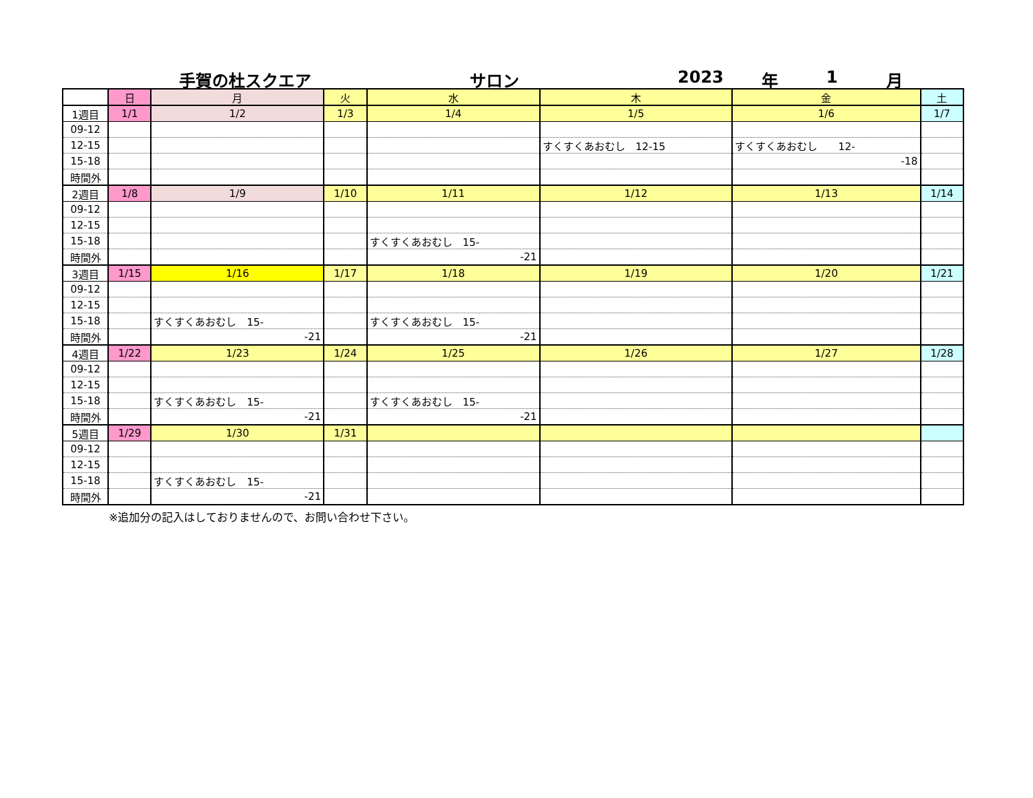手賀の杜スクエア サロン 2023 年 1 月
| | 日 | 月 | 火 | 水 | 木 | 金 | 土 |
| 1週目 | 1/1 | 1/2 | 1/3 | 1/4 | 1/5 | 1/6 | 1/7 |
| 09-12 | | | | | | | |
| 12-15 | | | | | すくすくあおむし 12-15 | すくすくあおむし 12- | |
| 15-18 | | | | | | -18 | |
| 時間外 | | | | | | | |
| 2週目 | 1/8 | 1/9 | 1/10 | 1/11 | 1/12 | 1/13 | 1/14 |
| 09-12 | | | | | | | |
| 12-15 | | | | | | | |
| 15-18 | | | | すくすくあおむし 15- | | | |
| 時間外 | | | | -21 | | | |
| 3週目 | 1/15 | 1/16 | 1/17 | 1/18 | 1/19 | 1/20 | 1/21 |
| 09-12 | | | | | | | |
| 12-15 | | | | | | | |
| 15-18 | | すくすくあおむし 15- | | すくすくあおむし 15- | | | |
| 時間外 | | -21 | | -21 | | | |
| 4週目 | 1/22 | 1/23 | 1/24 | 1/25 | 1/26 | 1/27 | 1/28 |
| 09-12 | | | | | | | |
| 12-15 | | | | | | | |
| 15-18 | | すくすくあおむし 15- | | すくすくあおむし 15- | | | |
| 時間外 | | -21 | | -21 | | | |
| 5週目 | 1/29 | 1/30 | 1/31 | | | | |
| 09-12 | | | | | | | |
| 12-15 | | | | | | | |
| 15-18 | | すくすくあおむし 15- | | | | | |
| 時間外 | | -21 | | | | | |
※追加分の記入はしておりませんので、お問い合わせ下さい。